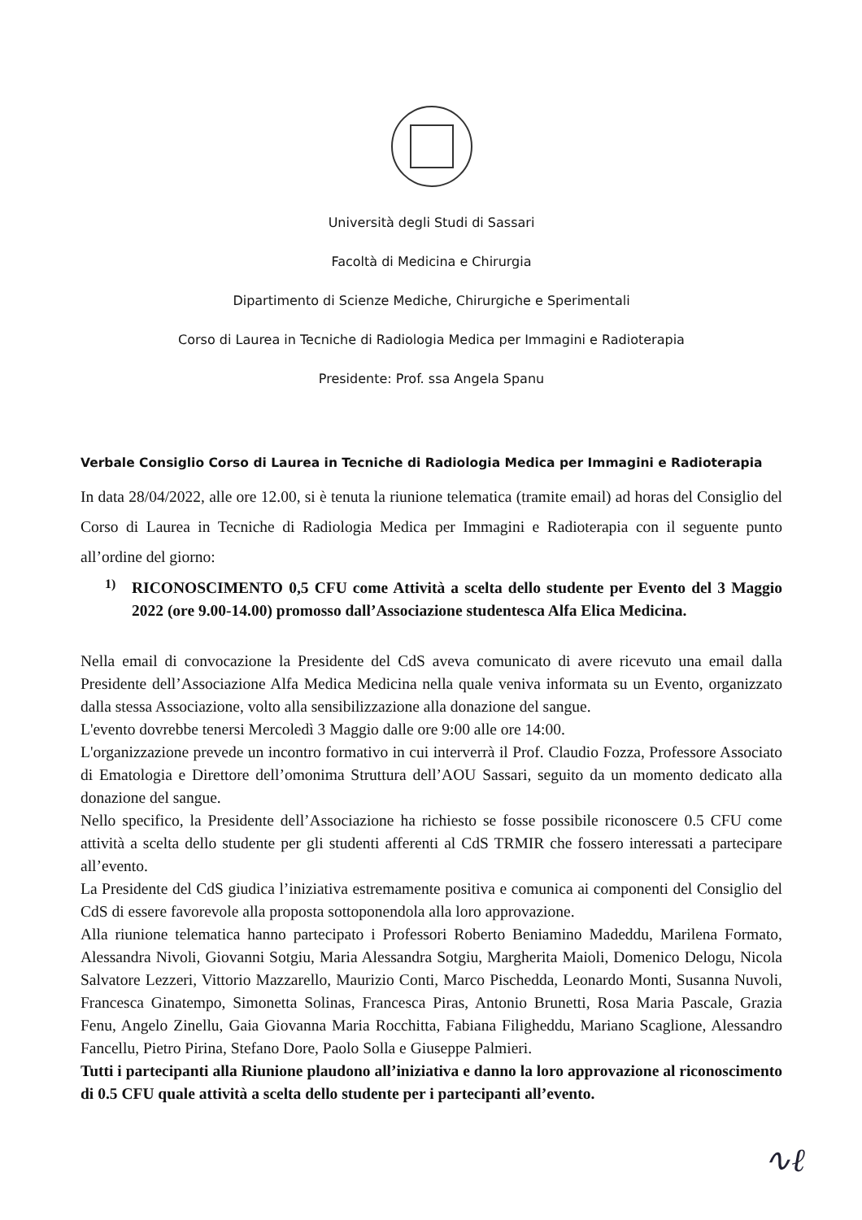Università degli Studi di Sassari
Facoltà di Medicina e Chirurgia
Dipartimento di Scienze Mediche, Chirurgiche e Sperimentali
Corso di Laurea in Tecniche di Radiologia Medica per Immagini e Radioterapia
Presidente: Prof. ssa Angela Spanu
Verbale Consiglio Corso di Laurea in Tecniche di Radiologia Medica per Immagini e Radioterapia
In data 28/04/2022, alle ore 12.00, si è tenuta la riunione telematica (tramite email) ad horas del Consiglio del Corso di Laurea in Tecniche di Radiologia Medica per Immagini e Radioterapia con il seguente punto all’ordine del giorno:
1)
RICONOSCIMENTO 0,5 CFU come Attività a scelta dello studente per Evento del 3 Maggio 2022 (ore 9.00-14.00) promosso dall’Associazione studentesca Alfa Elica Medicina.
Nella email di convocazione la Presidente del CdS aveva comunicato di avere ricevuto una email dalla Presidente dell’Associazione Alfa Medica Medicina nella quale veniva informata su un Evento, organizzato dalla stessa Associazione, volto alla sensibilizzazione alla donazione del sangue.
L'evento dovrebbe tenersi Mercoledì 3 Maggio dalle ore 9:00 alle ore 14:00.
L'organizzazione prevede un incontro formativo in cui interverrà il Prof. Claudio Fozza, Professore Associato di Ematologia e Direttore dell’omonima Struttura dell’AOU Sassari, seguito da un momento dedicato alla donazione del sangue.
Nello specifico, la Presidente dell’Associazione ha richiesto se fosse possibile riconoscere 0.5 CFU come attività a scelta dello studente per gli studenti afferenti al CdS TRMIR che fossero interessati a partecipare all’evento.
La Presidente del CdS giudica l’iniziativa estremamente positiva e comunica ai componenti del Consiglio del CdS di essere favorevole alla proposta sottoponendola alla loro approvazione.
Alla riunione telematica hanno partecipato i Professori Roberto Beniamino Madeddu, Marilena Formato, Alessandra Nivoli, Giovanni Sotgiu, Maria Alessandra Sotgiu, Margherita Maioli, Domenico Delogu, Nicola Salvatore Lezzeri, Vittorio Mazzarello, Maurizio Conti, Marco Pischedda, Leonardo Monti, Susanna Nuvoli, Francesca Ginatempo, Simonetta Solinas, Francesca Piras, Antonio Brunetti, Rosa Maria Pascale, Grazia Fenu, Angelo Zinellu, Gaia Giovanna Maria Rocchitta, Fabiana Filigheddu, Mariano Scaglione, Alessandro Fancellu, Pietro Pirina, Stefano Dore, Paolo Solla e Giuseppe Palmieri.
Tutti i partecipanti alla Riunione plaudono all’iniziativa e danno la loro approvazione al riconoscimento di 0.5 CFU quale attività a scelta dello studente per i partecipanti all’evento.
∿ℓ